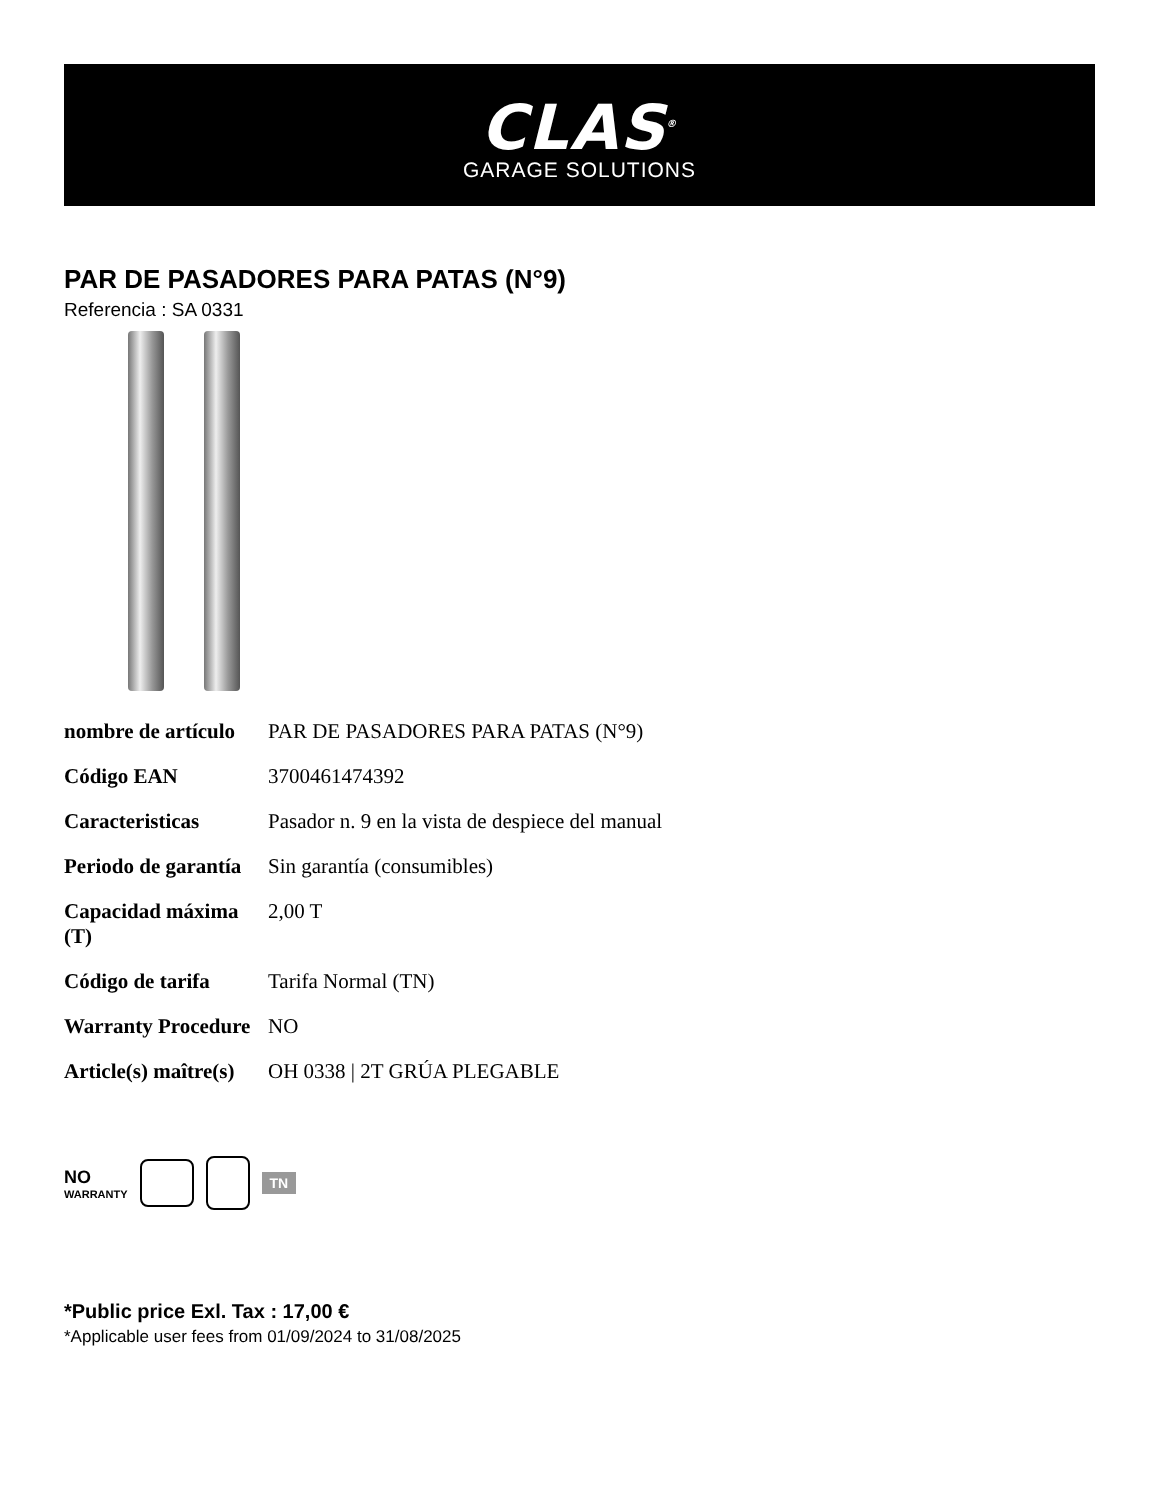CLAS<sup>®</sup>
GARAGE SOLUTIONS
PAR DE PASADORES PARA PATAS (N°9)
Referencia : SA 0331
| nombre de artículo | PAR DE PASADORES PARA PATAS (N°9) |
| Código EAN | 3700461474392 |
| Caracteristicas | Pasador n. 9 en la vista de despiece del manual |
| Periodo de garantía | Sin garantía (consumibles) |
| Capacidad máxima (T) | 2,00 T |
| Código de tarifa | Tarifa Normal (TN) |
| Warranty Procedure | NO |
| Article(s) maître(s) | OH 0338 / 2T GRÚA PLEGABLE |
NO
WARRANTY
TN
*Public price Exl. Tax : 17,00 €
*Applicable user fees from 01/09/2024 to 31/08/2025